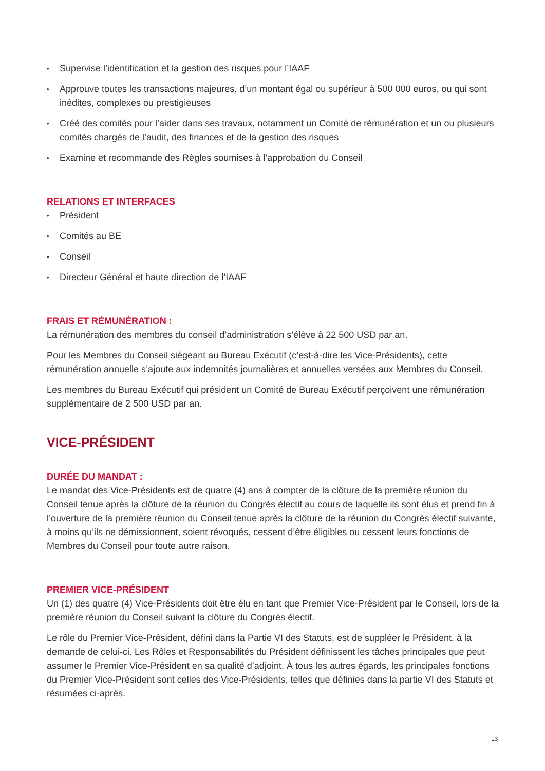• Supervise l’identification et la gestion des risques pour l’IAAF
• Approuve toutes les transactions majeures, d’un montant égal ou supérieur à 500 000 euros, ou qui sont inédites, complexes ou prestigieuses
• Créé des comités pour l’aider dans ses travaux, notamment un Comité de rémunération et un ou plusieurs comités chargés de l’audit, des finances et de la gestion des risques
• Examine et recommande des Règles soumises à l’approbation du Conseil
RELATIONS ET INTERFACES
• Président
• Comités au BE
• Conseil
• Directeur Général et haute direction de l’IAAF
FRAIS ET RÉMUNÉRATION :
La rémunération des membres du conseil d’administration s’élève à 22 500 USD par an.
Pour les Membres du Conseil siégeant au Bureau Exécutif (c’est-à-dire les Vice-Présidents), cette rémunération annuelle s’ajoute aux indemnités journalières et annuelles versées aux Membres du Conseil.
Les membres du Bureau Exécutif qui président un Comité de Bureau Exécutif perçoivent une rémunération supplémentaire de 2 500 USD par an.
VICE-PRÉSIDENT
DURÉE DU MANDAT :
Le mandat des Vice-Présidents est de quatre (4) ans à compter de la clôture de la première réunion du Conseil tenue après la clôture de la réunion du Congrès électif au cours de laquelle ils sont élus et prend fin à l’ouverture de la première réunion du Conseil tenue après la clôture de la réunion du Congrès électif suivante, à moins qu’ils ne démissionnent, soient révoqués, cessent d’être éligibles ou cessent leurs fonctions de Membres du Conseil pour toute autre raison.
PREMIER VICE-PRÉSIDENT
Un (1) des quatre (4) Vice-Présidents doit être élu en tant que Premier Vice-Président par le Conseil, lors de la première réunion du Conseil suivant la clôture du Congrès électif.
Le rôle du Premier Vice-Président, défini dans la Partie VI des Statuts, est de suppléer le Président, à la demande de celui-ci. Les Rôles et Responsabilités du Président définissent les tâches principales que peut assumer le Premier Vice-Président en sa qualité d’adjoint. À tous les autres égards, les principales fonctions du Premier Vice-Président sont celles des Vice-Présidents, telles que définies dans la partie VI des Statuts et résumées ci-après.
13